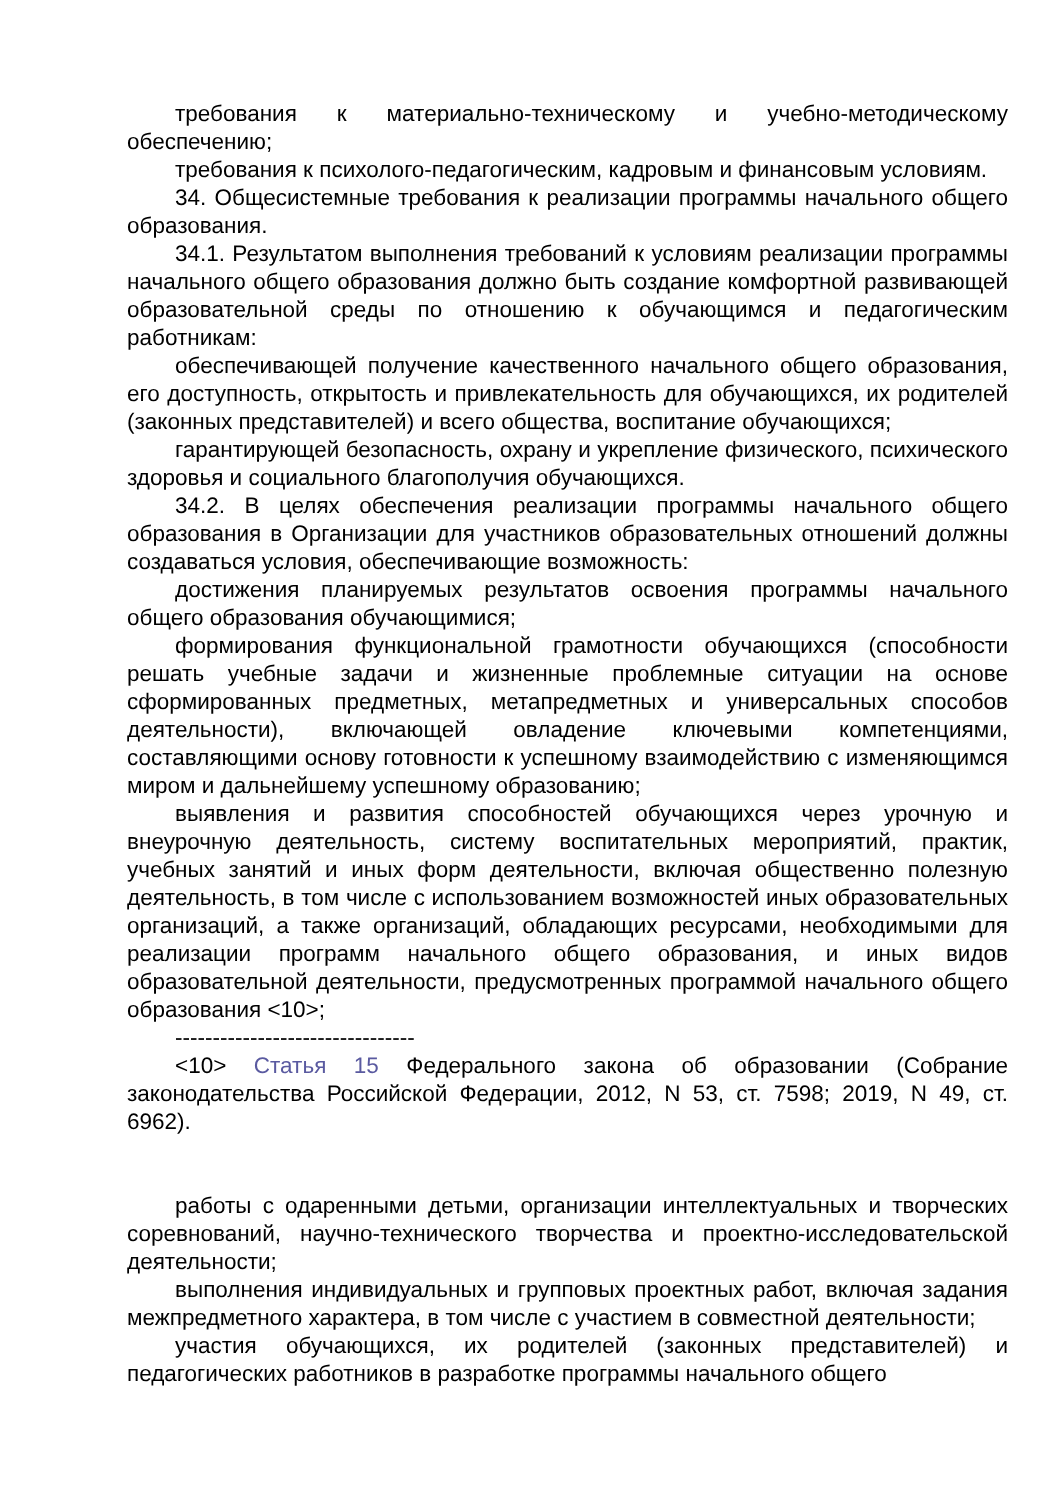требования к материально-техническому и учебно-методическому обеспечению;
требования к психолого-педагогическим, кадровым и финансовым условиям.
34. Общесистемные требования к реализации программы начального общего образования.
34.1. Результатом выполнения требований к условиям реализации программы начального общего образования должно быть создание комфортной развивающей образовательной среды по отношению к обучающимся и педагогическим работникам:
обеспечивающей получение качественного начального общего образования, его доступность, открытость и привлекательность для обучающихся, их родителей (законных представителей) и всего общества, воспитание обучающихся;
гарантирующей безопасность, охрану и укрепление физического, психического здоровья и социального благополучия обучающихся.
34.2. В целях обеспечения реализации программы начального общего образования в Организации для участников образовательных отношений должны создаваться условия, обеспечивающие возможность:
достижения планируемых результатов освоения программы начального общего образования обучающимися;
формирования функциональной грамотности обучающихся (способности решать учебные задачи и жизненные проблемные ситуации на основе сформированных предметных, метапредметных и универсальных способов деятельности), включающей овладение ключевыми компетенциями, составляющими основу готовности к успешному взаимодействию с изменяющимся миром и дальнейшему успешному образованию;
выявления и развития способностей обучающихся через урочную и внеурочную деятельность, систему воспитательных мероприятий, практик, учебных занятий и иных форм деятельности, включая общественно полезную деятельность, в том числе с использованием возможностей иных образовательных организаций, а также организаций, обладающих ресурсами, необходимыми для реализации программ начального общего образования, и иных видов образовательной деятельности, предусмотренных программой начального общего образования <10>;
--------------------------------
<10> Статья 15 Федерального закона об образовании (Собрание законодательства Российской Федерации, 2012, N 53, ст. 7598; 2019, N 49, ст. 6962).
работы с одаренными детьми, организации интеллектуальных и творческих соревнований, научно-технического творчества и проектно-исследовательской деятельности;
выполнения индивидуальных и групповых проектных работ, включая задания межпредметного характера, в том числе с участием в совместной деятельности;
участия обучающихся, их родителей (законных представителей) и педагогических работников в разработке программы начального общего